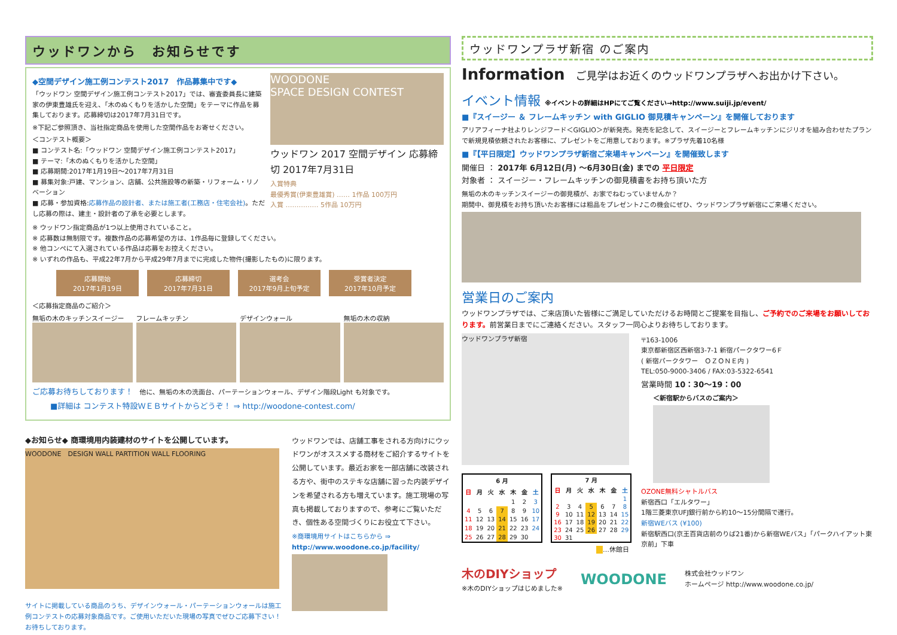ウッドワンから　お知らせです
◆空間デザイン施工例コンテスト2017　作品募集中です◆
「ウッドワン 空間デザイン施工例コンテスト2017」では、審査委員長に建築家の伊東豊雄氏を迎え、「木のぬくもりを活かした空間」をテーマに作品を募集しております。応募締切は2017年7月31日です。
※下記ご参照頂き、当社指定商品を使用した空間作品をお寄せください。
＜コンテスト概要＞
■ コンテスト名:「ウッドワン 空間デザイン施工例コンテスト2017」
■ テーマ:「木のぬくもりを活かした空間」
■ 応募期間:2017年1月19日～2017年7月31日
■ 募集対象:戸建、マンション、店舗、公共施設等の新築・リフォーム・リノベーション
■ 応募・参加資格:応募作品の設計者、または施工者(工務店・住宅会社)。ただし応募の際は、建主・設計者の了承を必要とします。
WOODONE
SPACE DESIGN CONTEST
ウッドワン 2017 空間デザイン 応募締切 2017年7月31日
入賞特典
最優秀賞(伊東豊雄賞) …… 1作品 100万円
入賞 …………… 5作品 10万円
※ ウッドワン指定商品が1つ以上使用されていること。
※ 応募数は無制限です。複数作品の応募希望の方は、1作品毎に登録してください。
※ 他コンペにて入選されている作品は応募をお控えください。
※ いずれの作品も、平成22年7月から平成29年7月までに完成した物件(撮影したもの)に限ります。
応募開始
2017年1月19日
応募締切
2017年7月31日
選考会
2017年9月上旬予定
受賞者決定
2017年10月予定
＜応募指定商品のご紹介＞
無垢の木のキッチンスイージー
フレームキッチン
デザインウォール
無垢の木の収納
ご応募お待ちしております！　他に、無垢の木の洗面台、パーテーションウォール、デザイン階段Light も対象です。
■詳細は コンテスト特設ＷＥＢサイトからどうぞ！ ⇒ http://woodone-contest.com/
◆お知らせ◆ 商環境用内装建材のサイトを公開しています。
WOODONE　DESIGN WALL PARTITION WALL FLOORING
サイトに掲載している商品のうち、デザインウォール・パーテーションウォールは施工例コンテストの応募対象商品です。ご使用いただいた現場の写真でぜひご応募下さい！お待ちしております。
ウッドワンでは、店舗工事をされる方向けにウッドワンがオススメする商材をご紹介するサイトを公開しています。最近お家を一部店舗に改装される方や、街中のステキな店舗に習った内装デザインを希望される方も増えています。施工現場の写真も掲載しておりますので、参考にご覧いただき、個性ある空間づくりにお役立て下さい。
※商環境用サイトはこちらから ⇒
http://www.woodone.co.jp/facility/
ウッドワンプラザ新宿 のご案内
Information　ご見学はお近くのウッドワンプラザへお出かけ下さい。
イベント情報 ※イベントの詳細はHPにてご覧ください→http://www.suiji.jp/event/
■『スイージー ＆ フレームキッチン with GIGLIO 御見積キャンペーン』を開催しております
アリアフィーナ社よりレンジフード＜GIGLIO＞が新発売。発売を記念して、スイージーとフレームキッチンにジリオを組み合わせたプランで新規見積依頼されたお客様に、プレゼントをご用意しております。※プラザ先着10名様
■『【平日限定】ウッドワンプラザ新宿ご来場キャンペーン』を開催致します
開催日 ： 2017年 6月12日(月) ～6月30日(金) までの 平日限定
対象者 ： スイージー・フレームキッチンの御見積書をお持ち頂いた方
無垢の木のキッチンスイージーの御見積が、お家でねむっていませんか？
期間中、御見積をお持ち頂いたお客様には粗品をプレゼント♪この機会にぜひ、ウッドワンプラザ新宿にご来場ください。
営業日のご案内
ウッドワンプラザでは、ご来店頂いた皆様にご満足していただけるお時間とご提案を目指し、ご予約でのご来場をお願いしております。前営業日までにご連絡ください。スタッフ一同心よりお待ちしております。
ウッドワンプラザ新宿
| 6 月 | | | | | | |
| --- | --- | --- | --- | --- | --- | --- |
| 日 | 月 | 火 | 水 | 木 | 金 | 土 |
| | | | | 1 | 2 | 3 |
| 4 | 5 | 6 | 7 | 8 | 9 | 10 |
| 11 | 12 | 13 | 14 | 15 | 16 | 17 |
| 18 | 19 | 20 | 21 | 22 | 23 | 24 |
| 25 | 26 | 27 | 28 | 29 | 30 | |
| 7 月 | | | | | | |
| --- | --- | --- | --- | --- | --- | --- |
| 日 | 月 | 火 | 水 | 木 | 金 | 土 |
| | | | | | | 1 |
| 2 | 3 | 4 | 5 | 6 | 7 | 8 |
| 9 | 10 | 11 | 12 | 13 | 14 | 15 |
| 16 | 17 | 18 | 19 | 20 | 21 | 22 |
| 23 | 24 | 25 | 26 | 27 | 28 | 29 |
| 30 | 31 | | | | | |
　 …休館日
〒163-1006
東京都新宿区西新宿3-7-1 新宿パークタワー6Ｆ
( 新宿パークタワー　ＯＺＯＮＥ内 )
TEL:050-9000-3406 / FAX:03-5322-6541
営業時間 10：30～19：00
＜新宿駅からバスのご案内＞
OZONE無料シャトルバス
新宿西口「エルタワー」
1階三菱東京UFJ銀行前から約10～15分間隔で運行。
新宿WEバス (¥100)
新宿駅西口(京王百貨店前のりば21番)から新宿WEバス」「パークハイアット東京前」下車
木のDIYショップ
※木のDIYショップはじめました※
WOODONE
株式会社ウッドワン
ホームページ http://www.woodone.co.jp/